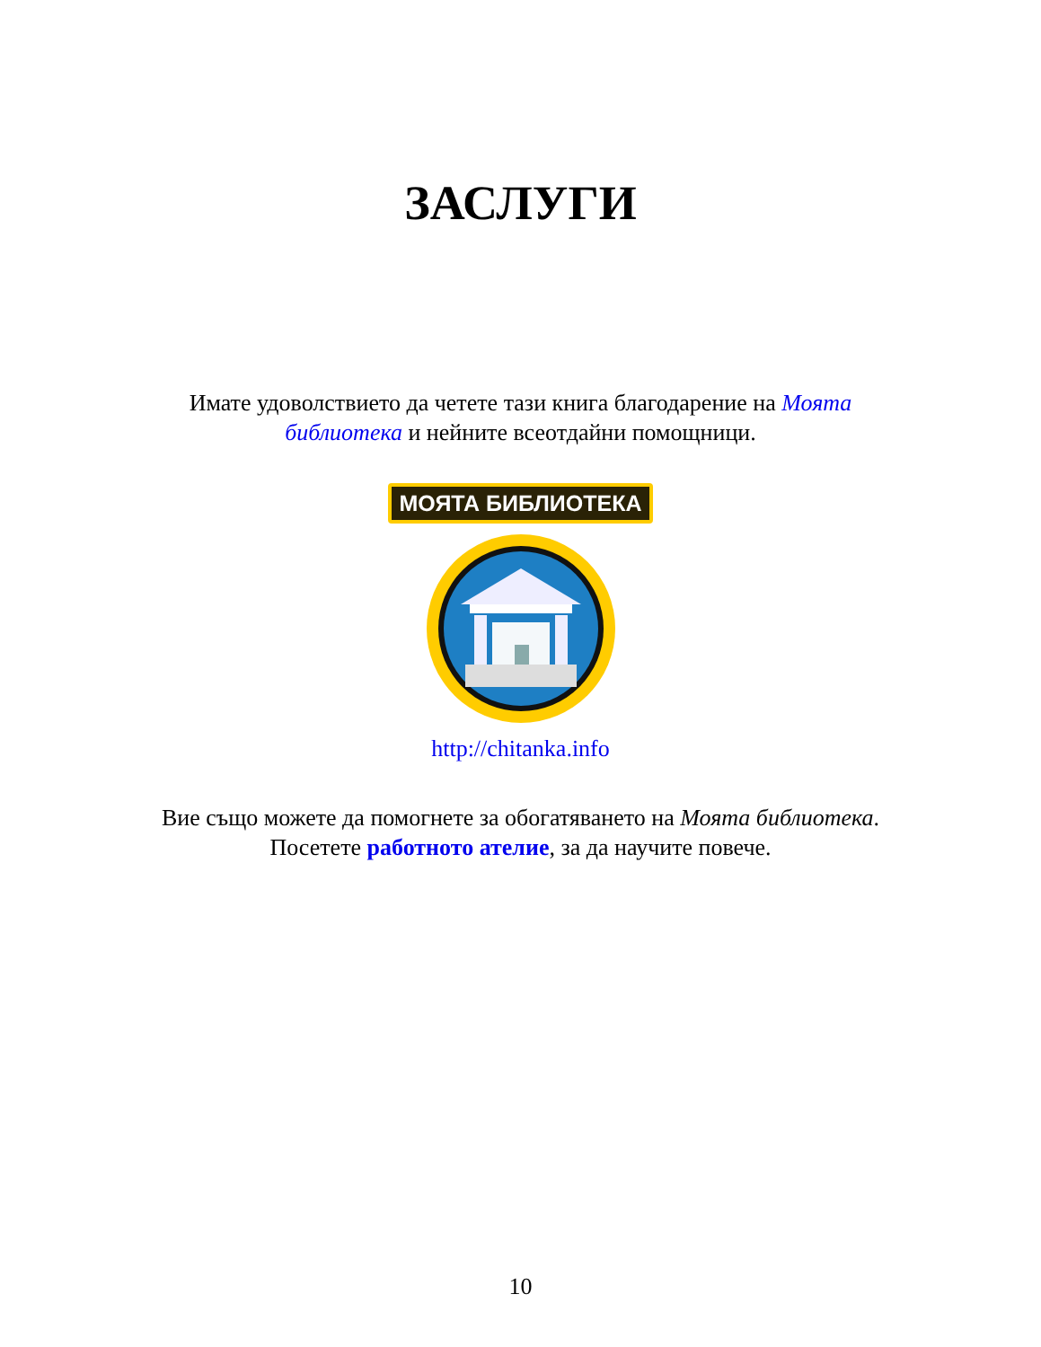ЗАСЛУГИ
Имате удоволствието да четете тази книга благодарение на Моята библиотека и нейните всеотдайни помощници.
МОЯТА БИБЛИОТЕКА
http://chitanka.info
Вие също можете да помогнете за обогатяването на Моята библиотека. Посетете работното ателие, за да научите повече.
10